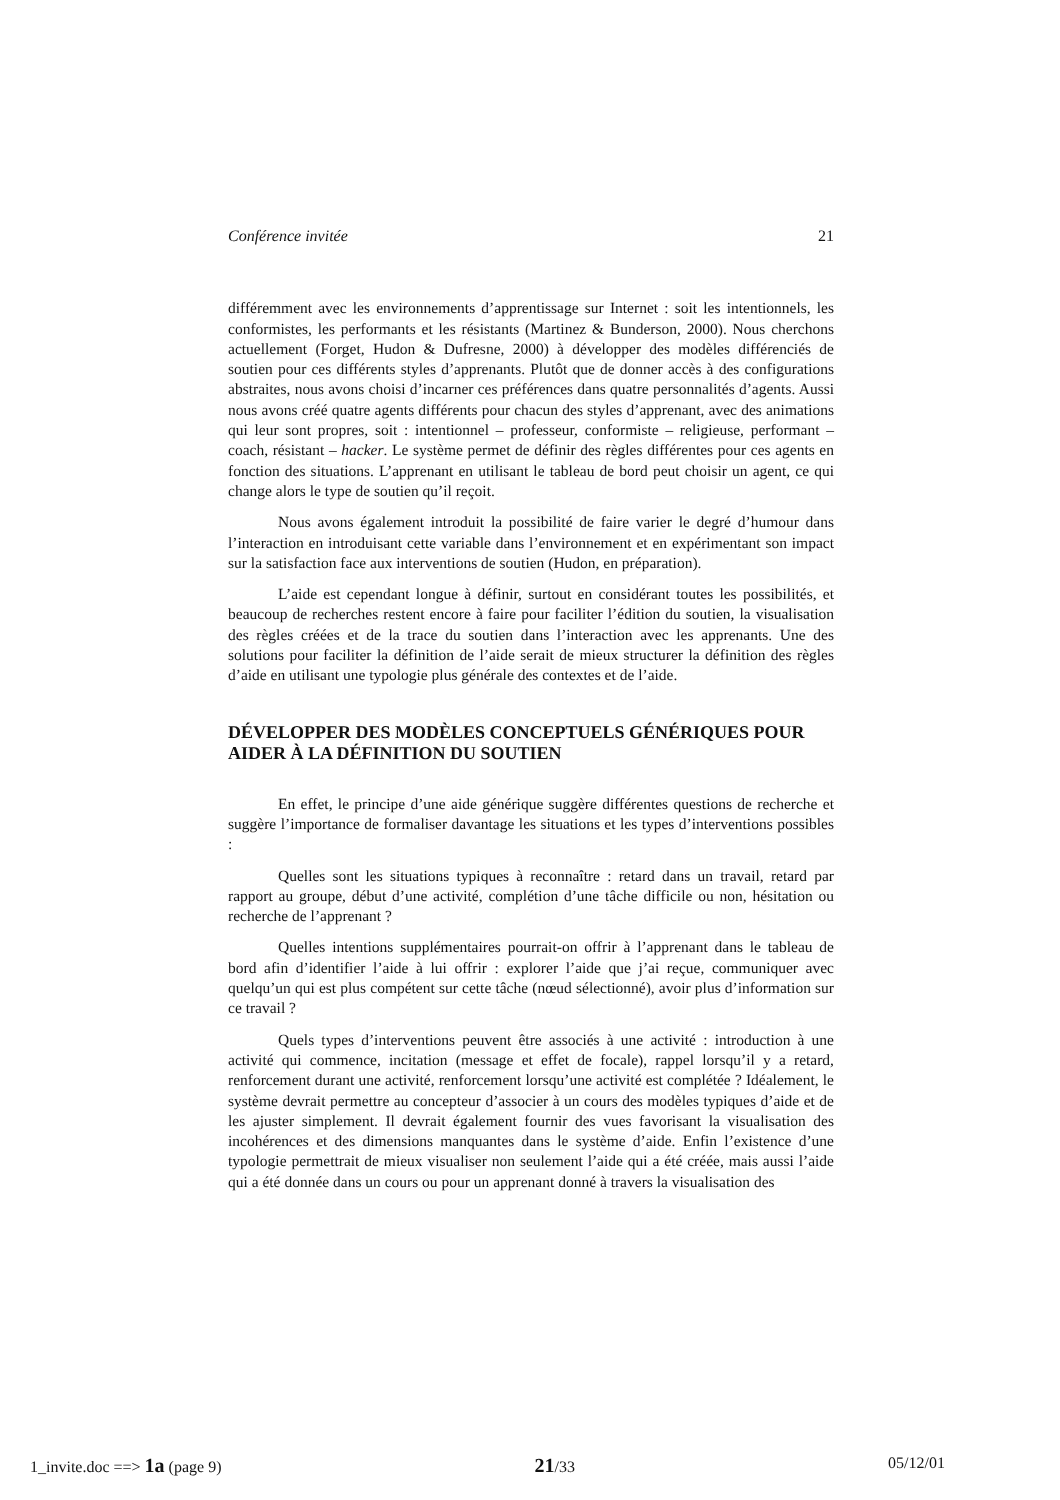Conférence invitée 21
différemment avec les environnements d’apprentissage sur Internet : soit les intentionnels, les conformistes, les performants et les résistants (Martinez & Bunderson, 2000). Nous cherchons actuellement (Forget, Hudon & Dufresne, 2000) à développer des modèles différenciés de soutien pour ces différents styles d’apprenants. Plutôt que de donner accès à des configurations abstraites, nous avons choisi d’incarner ces préférences dans quatre personnalités d’agents. Aussi nous avons créé quatre agents différents pour chacun des styles d’apprenant, avec des animations qui leur sont propres, soit : intentionnel – professeur, conformiste – religieuse, performant – coach, résistant – hacker. Le système permet de définir des règles différentes pour ces agents en fonction des situations. L’apprenant en utilisant le tableau de bord peut choisir un agent, ce qui change alors le type de soutien qu’il reçoit.
Nous avons également introduit la possibilité de faire varier le degré d’humour dans l’interaction en introduisant cette variable dans l’environnement et en expérimentant son impact sur la satisfaction face aux interventions de soutien (Hudon, en préparation).
L’aide est cependant longue à définir, surtout en considérant toutes les possibilités, et beaucoup de recherches restent encore à faire pour faciliter l’édition du soutien, la visualisation des règles créées et de la trace du soutien dans l’interaction avec les apprenants. Une des solutions pour faciliter la définition de l’aide serait de mieux structurer la définition des règles d’aide en utilisant une typologie plus générale des contextes et de l’aide.
DÉVELOPPER DES MODÈLES CONCEPTUELS GÉNÉRIQUES POUR AIDER À LA DÉFINITION DU SOUTIEN
En effet, le principe d’une aide générique suggère différentes questions de recherche et suggère l’importance de formaliser davantage les situations et les types d’interventions possibles :
Quelles sont les situations typiques à reconnaître : retard dans un travail, retard par rapport au groupe, début d’une activité, complétion d’une tâche difficile ou non, hésitation ou recherche de l’apprenant ?
Quelles intentions supplémentaires pourrait-on offrir à l’apprenant dans le tableau de bord afin d’identifier l’aide à lui offrir : explorer l’aide que j’ai reçue, communiquer avec quelqu’un qui est plus compétent sur cette tâche (nœud sélectionné), avoir plus d’information sur ce travail ?
Quels types d’interventions peuvent être associés à une activité : introduction à une activité qui commence, incitation (message et effet de focale), rappel lorsqu’il y a retard, renforcement durant une activité, renforcement lorsqu’une activité est complétée ? Idéalement, le système devrait permettre au concepteur d’associer à un cours des modèles typiques d’aide et de les ajuster simplement. Il devrait également fournir des vues favorisant la visualisation des incohérences et des dimensions manquantes dans le système d’aide. Enfin l’existence d’une typologie permettrait de mieux visualiser non seulement l’aide qui a été créée, mais aussi l’aide qui a été donnée dans un cours ou pour un apprenant donné à travers la visualisation des
1_invite.doc ==> 1a (page 9) 21/33 05/12/01